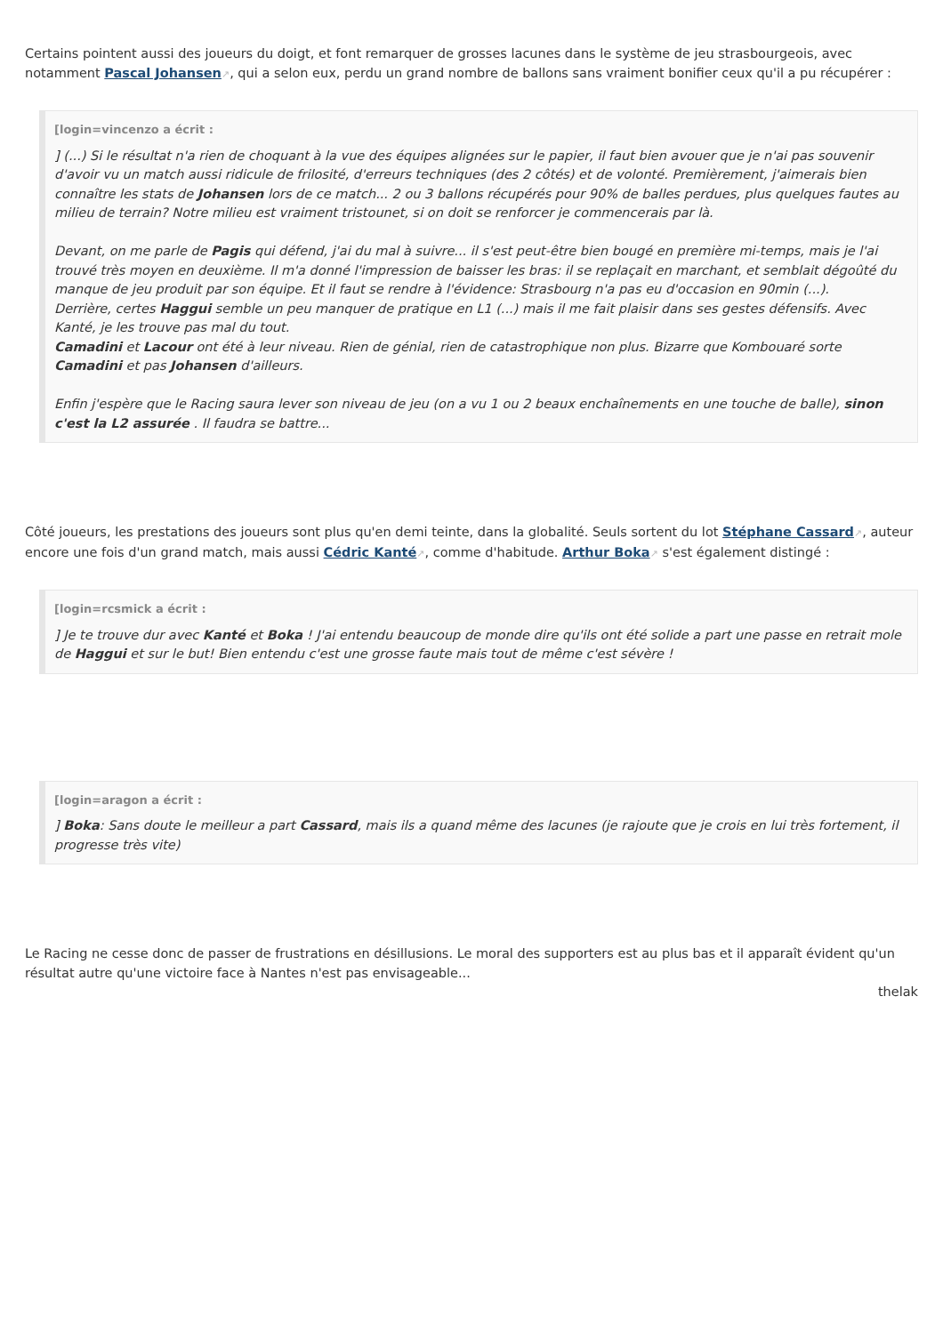Certains pointent aussi des joueurs du doigt, et font remarquer de grosses lacunes dans le système de jeu strasbourgeois, avec notamment Pascal Johansen↗, qui a selon eux, perdu un grand nombre de ballons sans vraiment bonifier ceux qu'il a pu récupérer :
[login=vincenzo a écrit :
] (...) Si le résultat n'a rien de choquant à la vue des équipes alignées sur le papier, il faut bien avouer que je n'ai pas souvenir d'avoir vu un match aussi ridicule de frilosité, d'erreurs techniques (des 2 côtés) et de volonté. Premièrement, j'aimerais bien connaître les stats de Johansen lors de ce match... 2 ou 3 ballons récupérés pour 90% de balles perdues, plus quelques fautes au milieu de terrain? Notre milieu est vraiment tristounet, si on doit se renforcer je commencerais par là.
Devant, on me parle de Pagis qui défend, j'ai du mal à suivre... il s'est peut-être bien bougé en première mi-temps, mais je l'ai trouvé très moyen en deuxième. Il m'a donné l'impression de baisser les bras: il se replaçait en marchant, et semblait dégoûté du manque de jeu produit par son équipe. Et il faut se rendre à l'évidence: Strasbourg n'a pas eu d'occasion en 90min (...).
Derrière, certes Haggui semble un peu manquer de pratique en L1 (...) mais il me fait plaisir dans ses gestes défensifs. Avec Kanté, je les trouve pas mal du tout.
Camadini et Lacour ont été à leur niveau. Rien de génial, rien de catastrophique non plus. Bizarre que Kombouaré sorte Camadini et pas Johansen d'ailleurs.
Enfin j'espère que le Racing saura lever son niveau de jeu (on a vu 1 ou 2 beaux enchaînements en une touche de balle), sinon c'est la L2 assurée . Il faudra se battre...
Côté joueurs, les prestations des joueurs sont plus qu'en demi teinte, dans la globalité. Seuls sortent du lot Stéphane Cassard↗, auteur encore une fois d'un grand match, mais aussi Cédric Kanté↗, comme d'habitude. Arthur Boka↗ s'est également distingé :
[login=rcsmick a écrit :
] Je te trouve dur avec Kanté et Boka ! J'ai entendu beaucoup de monde dire qu'ils ont été solide a part une passe en retrait mole de Haggui et sur le but! Bien entendu c'est une grosse faute mais tout de même c'est sévère !
[login=aragon a écrit :
] Boka: Sans doute le meilleur a part Cassard, mais ils a quand même des lacunes (je rajoute que je crois en lui très fortement, il progresse très vite)
Le Racing ne cesse donc de passer de frustrations en désillusions. Le moral des supporters est au plus bas et il apparaît évident qu'un résultat autre qu'une victoire face à Nantes n'est pas envisageable...
thelak